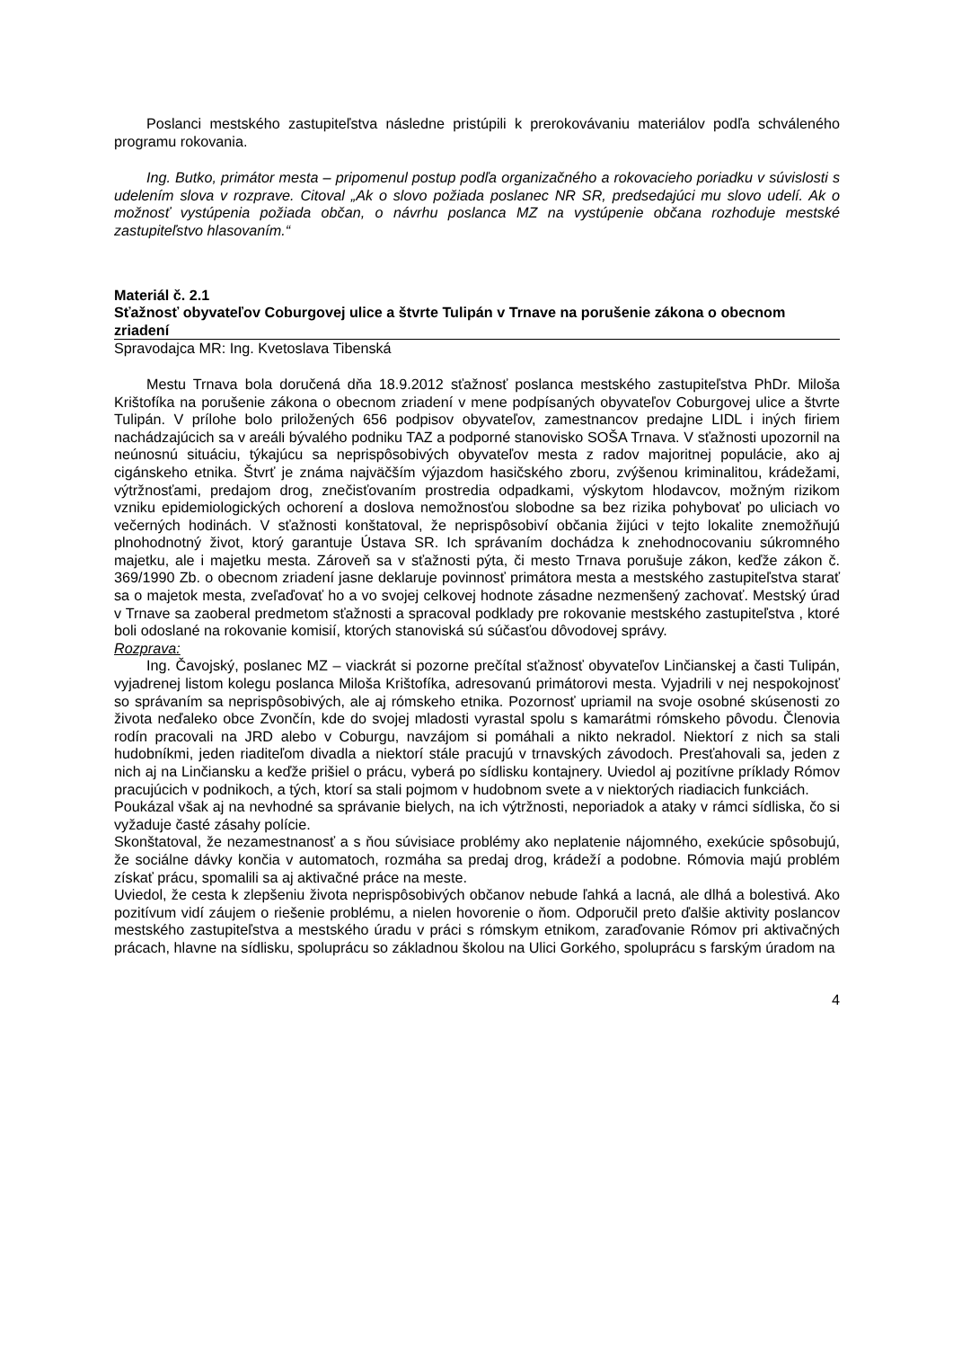Poslanci mestského zastupiteľstva následne pristúpili k prerokovávaniu materiálov podľa schváleného programu rokovania.
Ing. Butko, primátor mesta – pripomenul postup podľa organizačného a rokovacieho poriadku v súvislosti s udelením slova v rozprave. Citoval „Ak o slovo požiada poslanec NR SR, predsedajúci mu slovo udelí. Ak o možnosť vystúpenia požiada občan, o návrhu poslanca MZ na vystúpenie občana rozhoduje mestské zastupiteľstvo hlasovaním.“
Materiál č. 2.1
Sťažnosť obyvateľov Coburgovej ulice a štvrte Tulipán v Trnave na porušenie zákona o obecnom zriadení
Spravodajca MR: Ing. Kvetoslava Tibenská
Mestu Trnava bola doručená dňa 18.9.2012 sťažnosť poslanca mestského zastupiteľstva PhDr. Miloša Krištofíka na porušenie zákona o obecnom zriadení v mene podpísaných obyvateľov Coburgovej ulice a štvrte Tulipán. V prílohe bolo priložených 656 podpisov obyvateľov, zamestnancov predajne LIDL i iných firiem nachádzajúcich sa v areáli bývalého podniku TAZ a podporné stanovisko SOŠA Trnava. V sťažnosti upozornil na neúnosnú situáciu, týkajúcu sa neprispôsobivých obyvateľov mesta z radov majoritnej populácie, ako aj cigánskeho etnika. Štvrť je známa najväčším výjazdom hasičského zboru, zvýšenou kriminalitou, krádežami, výtržnosťami, predajom drog, znečisťovaním prostredia odpadkami, výskytom hlodavcov, možným rizikom vzniku epidemiologických ochorení a doslova nemožnosťou slobodne sa bez rizika pohybovať po uliciach vo večerných hodinách. V sťažnosti konštatoval, že neprispôsobiví občania žijúci v tejto lokalite znemožňujú plnohodnotný život, ktorý garantuje Ústava SR. Ich správaním dochádza k znehodnocovaniu súkromného majetku, ale i majetku mesta. Zároveň sa v sťažnosti pýta, či mesto Trnava porušuje zákon, keďže zákon č. 369/1990 Zb. o obecnom zriadení jasne deklaruje povinnosť primátora mesta a mestského zastupiteľstva starať sa o majetok mesta, zveľaďovať ho a vo svojej celkovej hodnote zásadne nezmenšený zachovať. Mestský úrad v Trnave sa zaoberal predmetom sťažnosti a spracoval podklady pre rokovanie mestského zastupiteľstva , ktoré boli odoslané na rokovanie komisií, ktorých stanoviská sú súčasťou dôvodovej správy.
Rozprava:
Ing. Čavojský, poslanec MZ – viackrát si pozorne prečítal sťažnosť obyvateľov Linčianskej a časti Tulipán, vyjadrenej listom kolegu poslanca Miloša Krištofíka, adresovanú primátorovi mesta. Vyjadrili v nej nespokojnosť so správaním sa neprispôsobivých, ale aj rómskeho etnika. Pozornosť upriamil na svoje osobné skúsenosti zo života neďaleko obce Zvončín, kde do svojej mladosti vyrastal spolu s kamarátmi rómskeho pôvodu. Členovia rodín pracovali na JRD alebo v Coburgu, navzájom si pomáhali a nikto nekradol. Niektorí z nich sa stali hudobníkmi, jeden riaditeľom divadla a niektorí stále pracujú v trnavských závodoch. Presťahovali sa, jeden z nich aj na Linčiansku a keďže prišiel o prácu, vyberá po sídlisku kontajnery. Uviedol aj pozitívne príklady Rómov pracujúcich v podnikoch, a tých, ktorí sa stali pojmom v hudobnom svete a v niektorých riadiacich funkciách.
Poukázal však aj na nevhodné sa správanie bielych, na ich výtržnosti, neporiadok a ataky v rámci sídliska, čo si vyžaduje časté zásahy polície.
Skonštatoval, že nezamestnanosť a s ňou súvisiace problémy ako neplatenie nájomného, exekúcie spôsobujú, že sociálne dávky končia v automatoch, rozmáha sa predaj drog, krádeží a podobne. Rómovia majú problém získať prácu, spomalili sa aj aktivačné práce na meste.
Uviedol, že cesta k zlepšeniu života neprispôsobivých občanov nebude ľahká a lacná, ale dlhá a bolestivá. Ako pozitívum vidí záujem o riešenie problému, a nielen hovorenie o ňom. Odporučil preto ďalšie aktivity poslancov mestského zastupiteľstva a mestského úradu v práci s rómskym etnikom, zaraďovanie Rómov pri aktivačných prácach, hlavne na sídlisku, spoluprácu so základnou školou na Ulici Gorkého, spoluprácu s farským úradom na
4